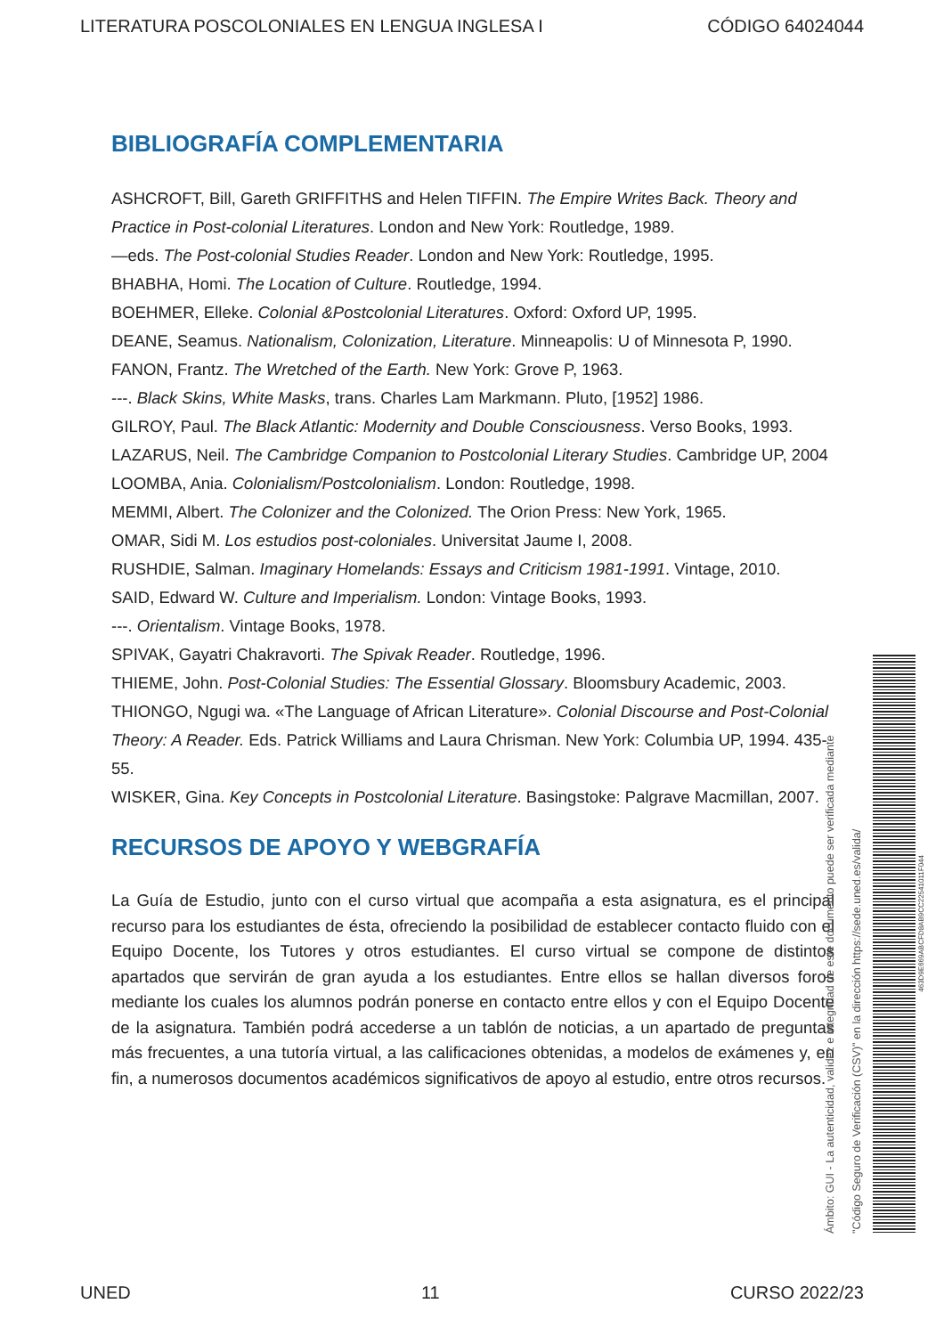LITERATURA POSCOLONIALES EN LENGUA INGLESA I CÓDIGO 64024044
BIBLIOGRAFÍA COMPLEMENTARIA
ASHCROFT, Bill, Gareth GRIFFITHS and Helen TIFFIN. The Empire Writes Back. Theory and Practice in Post-colonial Literatures. London and New York: Routledge, 1989.
—eds. The Post-colonial Studies Reader. London and New York: Routledge, 1995.
BHABHA, Homi. The Location of Culture. Routledge, 1994.
BOEHMER, Elleke. Colonial &Postcolonial Literatures. Oxford: Oxford UP, 1995.
DEANE, Seamus. Nationalism, Colonization, Literature. Minneapolis: U of Minnesota P, 1990.
FANON, Frantz. The Wretched of the Earth. New York: Grove P, 1963.
---. Black Skins, White Masks, trans. Charles Lam Markmann. Pluto, [1952] 1986.
GILROY, Paul. The Black Atlantic: Modernity and Double Consciousness. Verso Books, 1993.
LAZARUS, Neil. The Cambridge Companion to Postcolonial Literary Studies. Cambridge UP, 2004
LOOMBA, Ania. Colonialism/Postcolonialism. London: Routledge, 1998.
MEMMI, Albert. The Colonizer and the Colonized. The Orion Press: New York, 1965.
OMAR, Sidi M. Los estudios post-coloniales. Universitat Jaume I, 2008.
RUSHDIE, Salman. Imaginary Homelands: Essays and Criticism 1981-1991. Vintage, 2010.
SAID, Edward W. Culture and Imperialism. London: Vintage Books, 1993.
---. Orientalism. Vintage Books, 1978.
SPIVAK, Gayatri Chakravorti. The Spivak Reader. Routledge, 1996.
THIEME, John. Post-Colonial Studies: The Essential Glossary. Bloomsbury Academic, 2003.
THIONGO, Ngugi wa. «The Language of African Literature». Colonial Discourse and Post-Colonial Theory: A Reader. Eds. Patrick Williams and Laura Chrisman. New York: Columbia UP, 1994. 435-55.
WISKER, Gina. Key Concepts in Postcolonial Literature. Basingstoke: Palgrave Macmillan, 2007.
RECURSOS DE APOYO Y WEBGRAFÍA
La Guía de Estudio, junto con el curso virtual que acompaña a esta asignatura, es el principal recurso para los estudiantes de ésta, ofreciendo la posibilidad de establecer contacto fluido con el Equipo Docente, los Tutores y otros estudiantes. El curso virtual se compone de distintos apartados que servirán de gran ayuda a los estudiantes. Entre ellos se hallan diversos foros mediante los cuales los alumnos podrán ponerse en contacto entre ellos y con el Equipo Docente de la asignatura. También podrá accederse a un tablón de noticias, a un apartado de preguntas más frecuentes, a una tutoría virtual, a las calificaciones obtenidas, a modelos de exámenes y, en fin, a numerosos documentos académicos significativos de apoyo al estudio, entre otros recursos.
Ámbito: GUI - La autenticidad, validez e integridad de este documento puede ser verificada mediante
"Código Seguro de Verificación (CSV)" en la dirección https://sede.uned.es/valida/
463D9E669ABCFD8AB9CC22541011F044
UNED 11 CURSO 2022/23